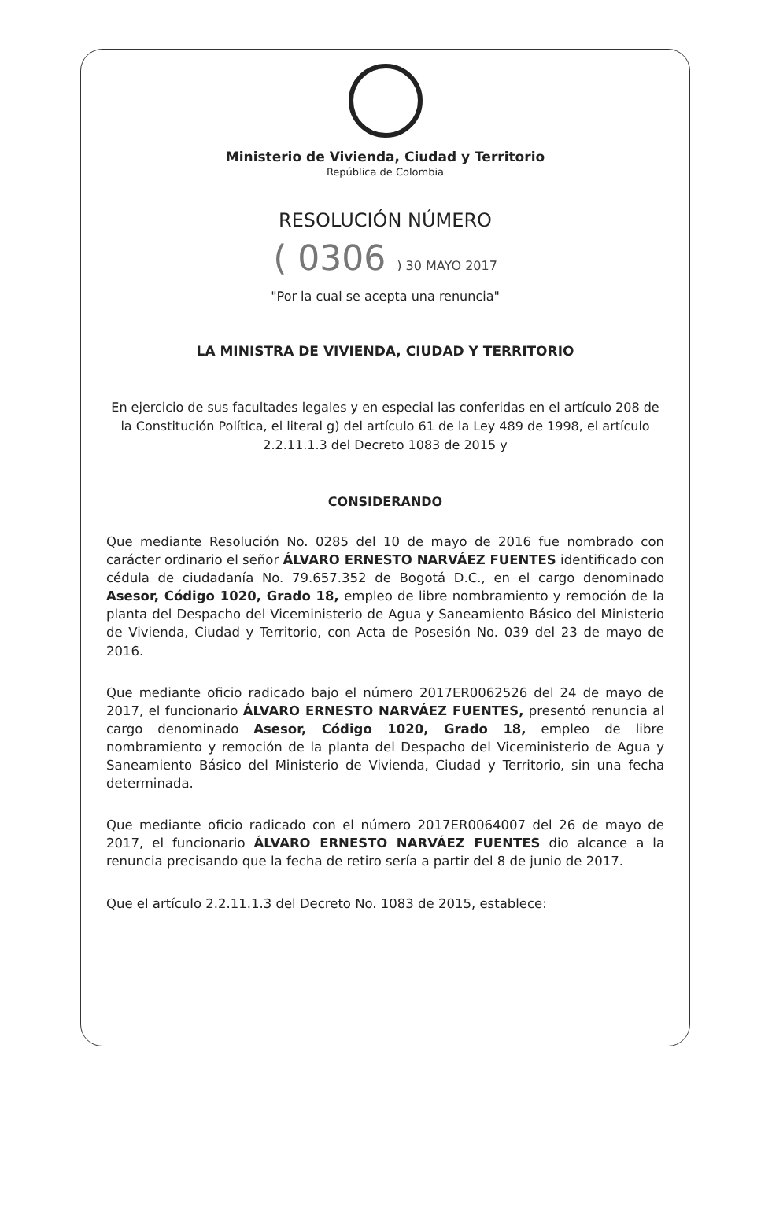Ministerio de Vivienda, Ciudad y Territorio
República de Colombia
RESOLUCIÓN NÚMERO
( 0306 ) 30 MAYO 2017
"Por la cual se acepta una renuncia"
LA MINISTRA DE VIVIENDA, CIUDAD Y TERRITORIO
En ejercicio de sus facultades legales y en especial las conferidas en el artículo 208 de la Constitución Política, el literal g) del artículo 61 de la Ley 489 de 1998, el artículo 2.2.11.1.3 del Decreto 1083 de 2015 y
CONSIDERANDO
Que mediante Resolución No. 0285 del 10 de mayo de 2016 fue nombrado con carácter ordinario el señor ÁLVARO ERNESTO NARVÁEZ FUENTES identificado con cédula de ciudadanía No. 79.657.352 de Bogotá D.C., en el cargo denominado Asesor, Código 1020, Grado 18, empleo de libre nombramiento y remoción de la planta del Despacho del Viceministerio de Agua y Saneamiento Básico del Ministerio de Vivienda, Ciudad y Territorio, con Acta de Posesión No. 039 del 23 de mayo de 2016.
Que mediante oficio radicado bajo el número 2017ER0062526 del 24 de mayo de 2017, el funcionario ÁLVARO ERNESTO NARVÁEZ FUENTES, presentó renuncia al cargo denominado Asesor, Código 1020, Grado 18, empleo de libre nombramiento y remoción de la planta del Despacho del Viceministerio de Agua y Saneamiento Básico del Ministerio de Vivienda, Ciudad y Territorio, sin una fecha determinada.
Que mediante oficio radicado con el número 2017ER0064007 del 26 de mayo de 2017, el funcionario ÁLVARO ERNESTO NARVÁEZ FUENTES dio alcance a la renuncia precisando que la fecha de retiro sería a partir del 8 de junio de 2017.
Que el artículo 2.2.11.1.3 del Decreto No. 1083 de 2015, establece: